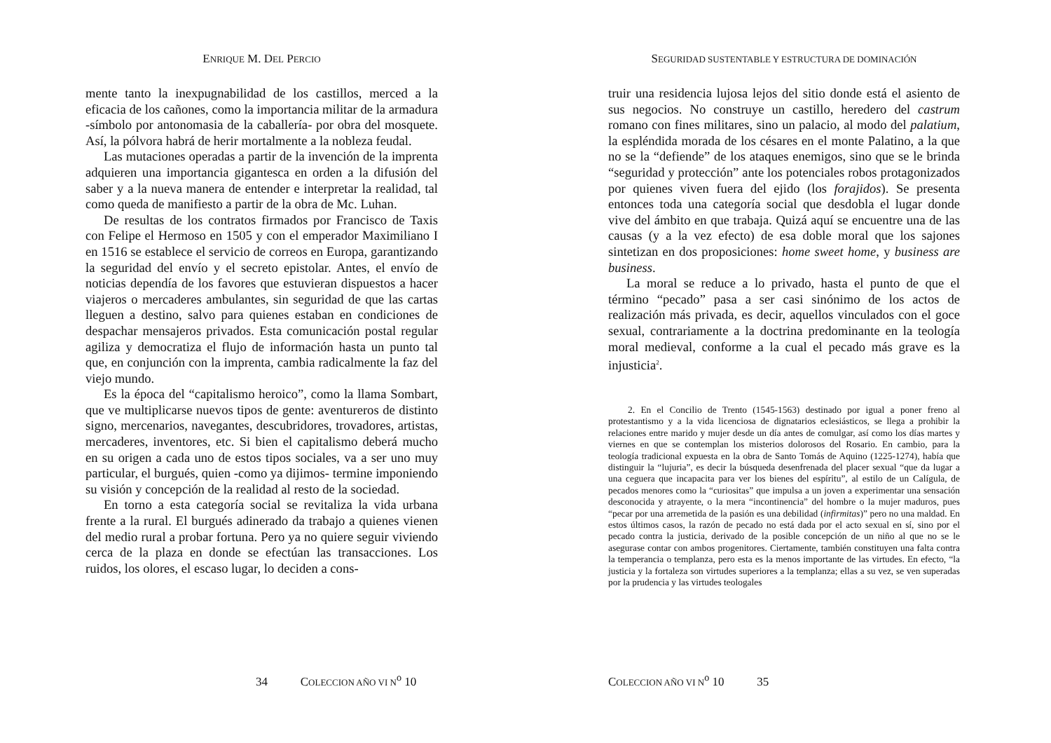ENRIQUE M. DEL PERCIO
mente tanto la inexpugnabilidad de los castillos, merced a la eficacia de los cañones, como la importancia militar de la armadura -símbolo por antonomasia de la caballería- por obra del mosquete. Así, la pólvora habrá de herir mortalmente a la nobleza feudal.
Las mutaciones operadas a partir de la invención de la imprenta adquieren una importancia gigantesca en orden a la difusión del saber y a la nueva manera de entender e interpretar la realidad, tal como queda de manifiesto a partir de la obra de Mc. Luhan.
De resultas de los contratos firmados por Francisco de Taxis con Felipe el Hermoso en 1505 y con el emperador Maximiliano I en 1516 se establece el servicio de correos en Europa, garantizando la seguridad del envío y el secreto epistolar. Antes, el envío de noticias dependía de los favores que estuvieran dispuestos a hacer viajeros o mercaderes ambulantes, sin seguridad de que las cartas lleguen a destino, salvo para quienes estaban en condiciones de despachar mensajeros privados. Esta comunicación postal regular agiliza y democratiza el flujo de información hasta un punto tal que, en conjunción con la imprenta, cambia radicalmente la faz del viejo mundo.
Es la época del “capitalismo heroico”, como la llama Sombart, que ve multiplicarse nuevos tipos de gente: aventureros de distinto signo, mercenarios, navegantes, descubridores, trovadores, artistas, mercaderes, inventores, etc. Si bien el capitalismo deberá mucho en su origen a cada uno de estos tipos sociales, va a ser uno muy particular, el burgués, quien -como ya dijimos- termine imponiendo su visión y concepción de la realidad al resto de la sociedad.
En torno a esta categoría social se revitaliza la vida urbana frente a la rural. El burgués adinerado da trabajo a quienes vienen del medio rural a probar fortuna. Pero ya no quiere seguir viviendo cerca de la plaza en donde se efectúan las transacciones. Los ruidos, los olores, el escaso lugar, lo deciden a cons-
34 COLECCION AÑO VI N<sup>o</sup> 10
SEGURIDAD SUSTENTABLE Y ESTRUCTURA DE DOMINACIÓN
truir una residencia lujosa lejos del sitio donde está el asiento de sus negocios. No construye un castillo, heredero del castrum romano con fines militares, sino un palacio, al modo del palatium, la espléndida morada de los césares en el monte Palatino, a la que no se la “defiende” de los ataques enemigos, sino que se le brinda “seguridad y protección” ante los potenciales robos protagonizados por quienes viven fuera del ejido (los forajidos). Se presenta entonces toda una categoría social que desdobla el lugar donde vive del ámbito en que trabaja. Quizá aquí se encuentre una de las causas (y a la vez efecto) de esa doble moral que los sajones sintetizan en dos proposiciones: home sweet home, y business are business.
La moral se reduce a lo privado, hasta el punto de que el término “pecado” pasa a ser casi sinónimo de los actos de realización más privada, es decir, aquellos vinculados con el goce sexual, contrariamente a la doctrina predominante en la teología moral medieval, conforme a la cual el pecado más grave es la injusticia<sup>2</sup>.
2. En el Concilio de Trento (1545-1563) destinado por igual a poner freno al protestantismo y a la vida licenciosa de dignatarios eclesiásticos, se llega a prohibir la relaciones entre marido y mujer desde un día antes de comulgar, así como los días martes y viernes en que se contemplan los misterios dolorosos del Rosario. En cambio, para la teología tradicional expuesta en la obra de Santo Tomás de Aquino (1225-1274), había que distinguir la “lujuria”, es decir la búsqueda desenfrenada del placer sexual “que da lugar a una ceguera que incapacita para ver los bienes del espíritu”, al estilo de un Calígula, de pecados menores como la “curiositas” que impulsa a un joven a experimentar una sensación desconocida y atrayente, o la mera “incontinencia” del hombre o la mujer maduros, pues “pecar por una arremetida de la pasión es una debilidad (infirmitas)” pero no una maldad. En estos últimos casos, la razón de pecado no está dada por el acto sexual en sí, sino por el pecado contra la justicia, derivado de la posible concepción de un niño al que no se le asegurase contar con ambos progenitores. Ciertamente, también constituyen una falta contra la temperancia o templanza, pero esta es la menos importante de las virtudes. En efecto, “la justicia y la fortaleza son virtudes superiores a la templanza; ellas a su vez, se ven superadas por la prudencia y las virtudes teologales
COLECCION AÑO VI N<sup>o</sup> 10 35